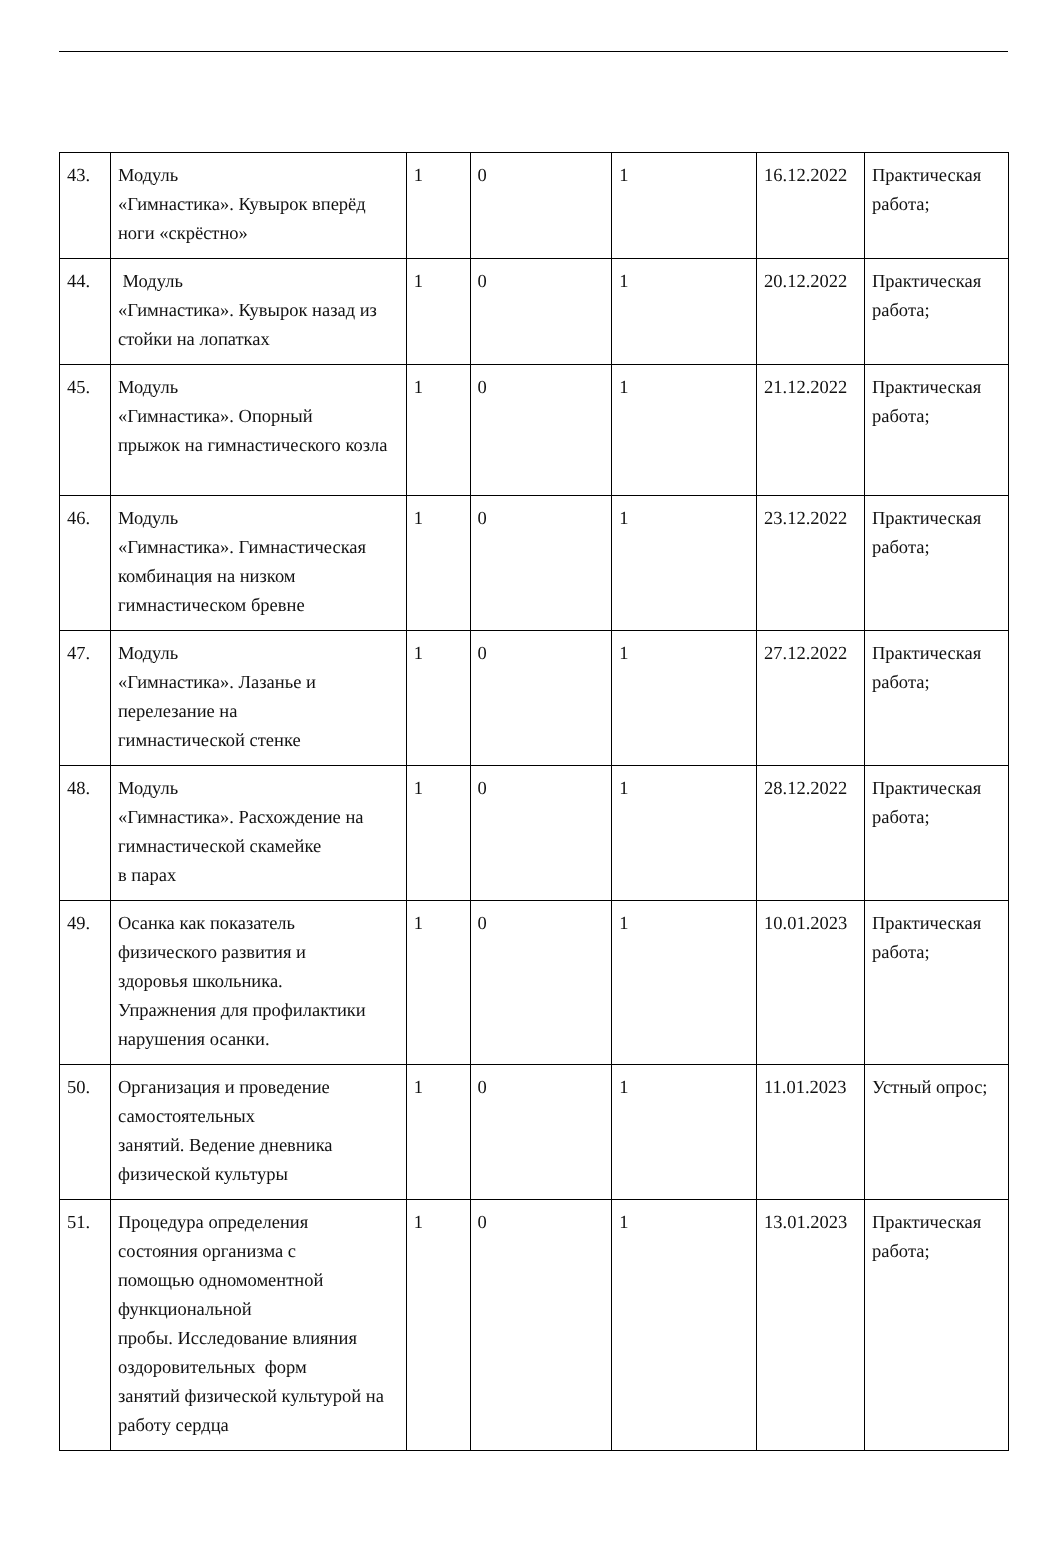| 43. | Модуль «Гимнастика». Кувырок вперёд ноги «скрёстно» | 1 | 0 | 1 | 16.12.2022 | Практическая работа; |
| 44. | Модуль «Гимнастика». Кувырок назад из стойки на лопатках | 1 | 0 | 1 | 20.12.2022 | Практическая работа; |
| 45. | Модуль «Гимнастика». Опорный прыжок на гимнастического козла | 1 | 0 | 1 | 21.12.2022 | Практическая работа; |
| 46. | Модуль «Гимнастика». Гимнастическая комбинация на низком гимнастическом бревне | 1 | 0 | 1 | 23.12.2022 | Практическая работа; |
| 47. | Модуль «Гимнастика». Лазанье и перелезание на гимнастической стенке | 1 | 0 | 1 | 27.12.2022 | Практическая работа; |
| 48. | Модуль «Гимнастика». Расхождение на гимнастической скамейке в парах | 1 | 0 | 1 | 28.12.2022 | Практическая работа; |
| 49. | Осанка как показатель физического развития и здоровья школьника. Упражнения для профилактики нарушения осанки. | 1 | 0 | 1 | 10.01.2023 | Практическая работа; |
| 50. | Организация и проведение самостоятельных занятий. Ведение дневника физической культуры | 1 | 0 | 1 | 11.01.2023 | Устный опрос; |
| 51. | Процедура определения состояния организма с помощью одномоментной функциональной пробы. Исследование влияния оздоровительных форм занятий физической культурой на работу сердца | 1 | 0 | 1 | 13.01.2023 | Практическая работа; |